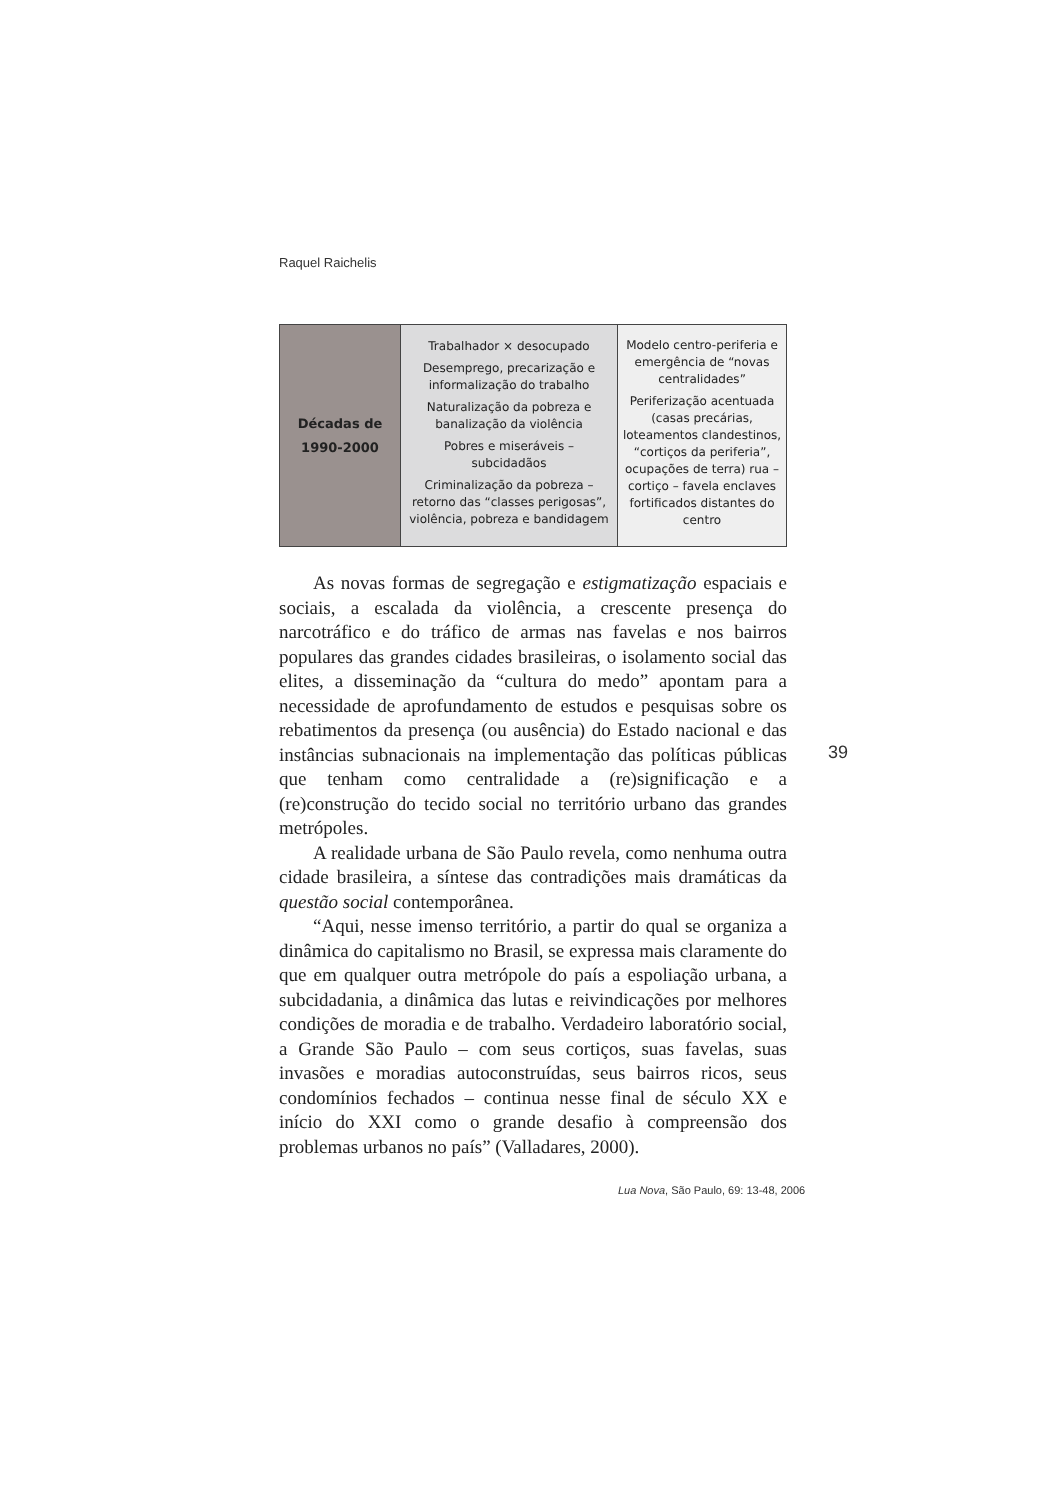Raquel Raichelis
| Décadas de 1990-2000 | Trabalhador × desocupado Desemprego, precarização e informalização do trabalho Naturalização da pobreza e banalização da violência Pobres e miseráveis – subcidadãos Criminalização da pobreza – retorno das “classes perigosas”, violência, pobreza e bandidagem | Modelo centro-periferia e emergência de “novas centralidades” Periferização acentuada (casas precárias, loteamentos clandestinos, “cortiços da periferia”, ocupações de terra) rua – cortiço – favela enclaves fortificados distantes do centro |
As novas formas de segregação e estigmatização espaciais e sociais, a escalada da violência, a crescente presença do narcotráfico e do tráfico de armas nas favelas e nos bairros populares das grandes cidades brasileiras, o isolamento social das elites, a disseminação da “cultura do medo” apontam para a necessidade de aprofundamento de estudos e pesquisas sobre os rebatimentos da presença (ou ausência) do Estado nacional e das instâncias subnacionais na implementação das políticas públicas que tenham como centralidade a (re)significação e a (re)construção do tecido social no território urbano das grandes metrópoles.
A realidade urbana de São Paulo revela, como nenhuma outra cidade brasileira, a síntese das contradições mais dramáticas da questão social contemporânea.
“Aqui, nesse imenso território, a partir do qual se organiza a dinâmica do capitalismo no Brasil, se expressa mais claramente do que em qualquer outra metrópole do país a espoliação urbana, a subcidadania, a dinâmica das lutas e reivindicações por melhores condições de moradia e de trabalho. Verdadeiro laboratório social, a Grande São Paulo – com seus cortiços, suas favelas, suas invasões e moradias autoconstruídas, seus bairros ricos, seus condomínios fechados – continua nesse final de século XX e início do XXI como o grande desafio à compreensão dos problemas urbanos no país” (Valladares, 2000).
39
Lua Nova, São Paulo, 69: 13-48, 2006